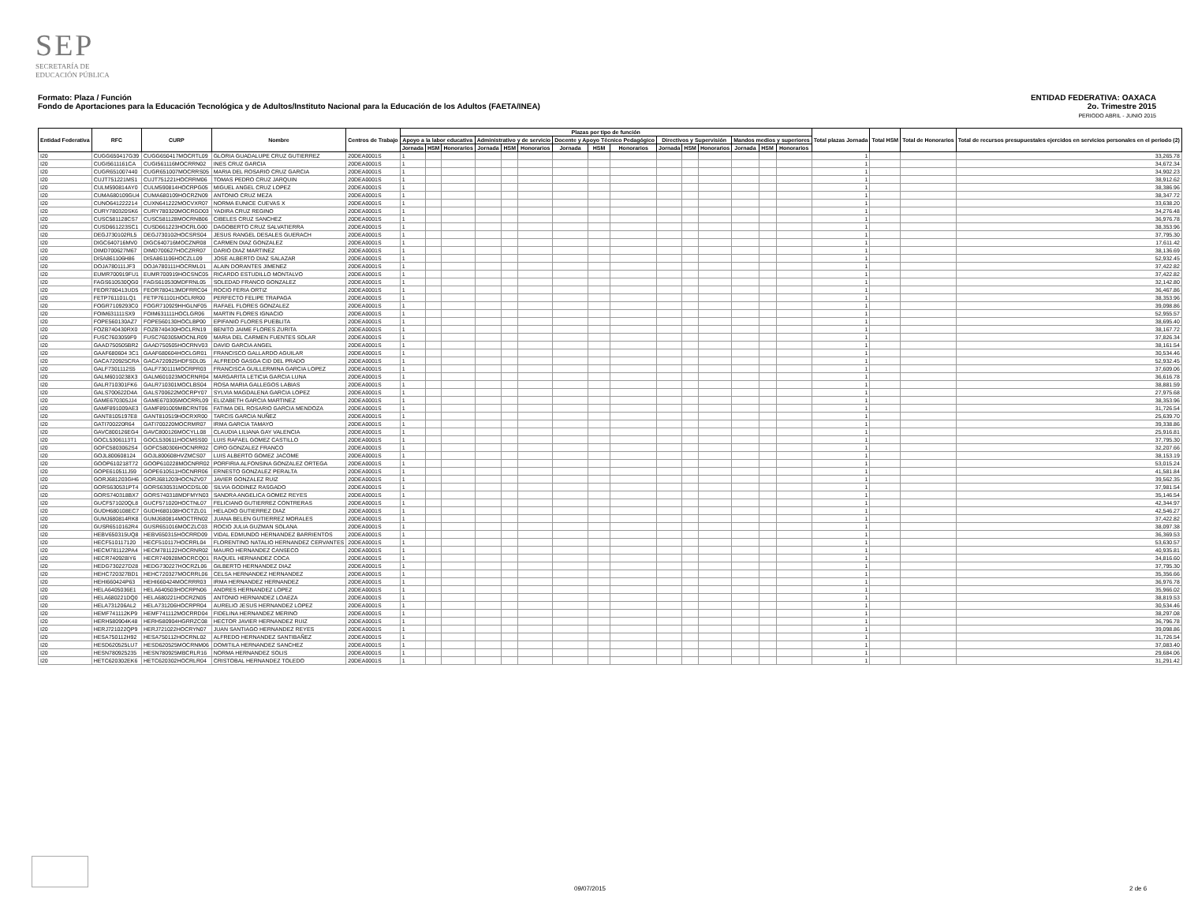SEP
SECRETARÍA DE
EDUCACIÓN PÚBLICA
ENTIDAD FEDERATIVA: OAXACA
2o. Trimestre 2015
PERIODO ABRIL - JUNIO 2015
Formato: Plaza / Función
Fondo de Aportaciones para la Educación Tecnológica y de Adultos/Instituto Nacional para la Educación de los Adultos (FAETA/INEA)
| Entidad Federativa | RFC | CURP | Nombre | Centros de Trabajo | Plazas por tipo de función | | | | | | | | | | | | | | | Total plazas Jornada | Total HSM | Total de Honorarios | Total de recursos presupuestales ejercidos en servicios personales en el periodo (2) |
| --- | --- | --- | --- | --- | --- | --- | --- | --- | --- | --- | --- | --- | --- | --- | --- | --- | --- | --- | --- | --- | --- | --- | --- |
| | | | | | Apoyo a la labor educativa | | | Administrativo y de servicio | | | Docente y Apoyo Técnico Pedagógico | | | Directivos y Supervisión | | | Mandos medios y superiores | | | | | | |
| | | | | | Jornada | HSM | Honorarios | Jornada | HSM | Honorarios | Jornada | HSM | Honorarios | Jornada | HSM | Honorarios | Jornada | HSM | Honorarios | | | | |
| I20 | CUGG650417G39 | CUGG650417MOCRTL09 | GLORIA GUADALUPE CRUZ GUTIERREZ | 20DEA0001S | 1 | | | | | | | | | | | | | | | 1 | | | 33,265.78 |
| I20 | CUGI5611161CA | CUGI561116MOCRRN02 | INES CRUZ GARCIA | 20DEA0001S | 1 | | | | | | | | | | | | | | | 1 | | | 34,672.34 |
| I20 | CUGR651007440 | CUGR651007MOCRRS05 | MARIA DEL ROSARIO CRUZ GARCIA | 20DEA0001S | 1 | | | | | | | | | | | | | | | 1 | | | 34,902.23 |
| I20 | CUJT751221MS1 | CUJT751221HOCRRM06 | TOMAS PEDRO CRUZ JARQUIN | 20DEA0001S | 1 | | | | | | | | | | | | | | | 1 | | | 38,912.62 |
| I20 | CULM590814AY0 | CULM590814HOCRPG05 | MIGUEL ANGEL CRUZ LOPEZ | 20DEA0001S | 1 | | | | | | | | | | | | | | | 1 | | | 38,386.96 |
| I20 | CUMA680109GU4 | CUMA680109HOCRZN09 | ANTONIO CRUZ MEZA | 20DEA0001S | 1 | | | | | | | | | | | | | | | 1 | | | 38,347.72 |
| I20 | CUNO641222214 | CUXN641222MOCVXR07 | NORMA EUNICE CUEVAS X | 20DEA0001S | 1 | | | | | | | | | | | | | | | 1 | | | 33,638.20 |
| I20 | CURY780320SK6 | CURY780320MOCRGD03 | YADIRA CRUZ REGINO | 20DEA0001S | 1 | | | | | | | | | | | | | | | 1 | | | 34,276.48 |
| I20 | CUSC581128CS7 | CUSC581128MOCRNB06 | CIBELES CRUZ SANCHEZ | 20DEA0001S | 1 | | | | | | | | | | | | | | | 1 | | | 36,976.78 |
| I20 | CUSD661223SC1 | CUSD661223HOCRLG00 | DAGOBERTO CRUZ SALVATIERRA | 20DEA0001S | 1 | | | | | | | | | | | | | | | 1 | | | 38,353.96 |
| I20 | DEGJ730102RL5 | DEGJ730102HOCSRS04 | JESUS RANGEL DESALES GUERACH | 20DEA0001S | 1 | | | | | | | | | | | | | | | 1 | | | 37,795.30 |
| I20 | DIGC640716MV0 | DIGC640716MOCZNR08 | CARMEN DIAZ GONZALEZ | 20DEA0001S | 1 | | | | | | | | | | | | | | | 1 | | | 17,611.42 |
| I20 | DIMD700627M67 | DIMD700627HOCZRR07 | DARIO DIAZ MARTINEZ | 20DEA0001S | 1 | | | | | | | | | | | | | | | 1 | | | 38,136.69 |
| I20 | DISA861106H86 | DISA861106HOCZLL09 | JOSE ALBERTO DIAZ SALAZAR | 20DEA0001S | 1 | | | | | | | | | | | | | | | 1 | | | 52,932.45 |
| I20 | DOJA780111JF3 | DOJA780111HOCRML01 | ALAIN DORANTES JIMENEZ | 20DEA0001S | 1 | | | | | | | | | | | | | | | 1 | | | 37,422.82 |
| I20 | EUMR700919FU1 | EUMR700919HOCSNC05 | RICARDO ESTUDILLO MONTALVO | 20DEA0001S | 1 | | | | | | | | | | | | | | | 1 | | | 37,422.82 |
| I20 | FAGS610530QG0 | FAGS610530MDFRNL05 | SOLEDAD FRANCO GONZALEZ | 20DEA0001S | 1 | | | | | | | | | | | | | | | 1 | | | 32,142.80 |
| I20 | FEOR780413UD5 | FEOR780413MDFRRC04 | ROCIO FERIA ORTIZ | 20DEA0001S | 1 | | | | | | | | | | | | | | | 1 | | | 36,467.86 |
| I20 | FETP761101LQ1 | FETP761101HOCLRR00 | PERFECTO FELIPE TRAPAGA | 20DEA0001S | 1 | | | | | | | | | | | | | | | 1 | | | 38,353.96 |
| I20 | FOGR7109293C0 | FOGR710929HHGLNF05 | RAFAEL FLORES GONZALEZ | 20DEA0001S | 1 | | | | | | | | | | | | | | | 1 | | | 39,098.86 |
| I20 | FOIM631111SX9 | FOIM631111HOCLGR06 | MARTIN FLORES IGNACIO | 20DEA0001S | 1 | | | | | | | | | | | | | | | 1 | | | 52,955.57 |
| I20 | FOPE560130AZ7 | FOPE560130HOCLBP00 | EPIFANIO FLORES PUEBLITA | 20DEA0001S | 1 | | | | | | | | | | | | | | | 1 | | | 38,695.40 |
| I20 | FOZB740430RX0 | FOZB740430HOCLRN19 | BENITO JAIME FLORES ZURITA | 20DEA0001S | 1 | | | | | | | | | | | | | | | 1 | | | 38,167.72 |
| I20 | FUSC7603059F9 | FUSC760305MOCNLR09 | MARIA DEL CARMEN FUENTES SOLAR | 20DEA0001S | 1 | | | | | | | | | | | | | | | 1 | | | 37,826.34 |
| I20 | GAAD750505BR2 | GAAD750505HOCRNV03 | DAVID GARCIA ANGEL | 20DEA0001S | 1 | | | | | | | | | | | | | | | 1 | | | 38,161.54 |
| I20 | GAAF680604 3C1 | GAAF680604HOCLGR01 | FRANCISCO GALLARDO AGUILAR | 20DEA0001S | 1 | | | | | | | | | | | | | | | 1 | | | 30,534.46 |
| I20 | GACA720925CRA | GACA720925HDFSDL05 | ALFREDO GASGA CID DEL PRADO | 20DEA0001S | 1 | | | | | | | | | | | | | | | 1 | | | 52,932.45 |
| I20 | GALF7301112S5 | GALF730111MOCRPR03 | FRANCISCA GUILLERMINA GARCIA LOPEZ | 20DEA0001S | 1 | | | | | | | | | | | | | | | 1 | | | 37,609.06 |
| I20 | GALM6010238X3 | GALM601023MOCRNR04 | MARGARITA LETICIA GARCIA LUNA | 20DEA0001S | 1 | | | | | | | | | | | | | | | 1 | | | 36,616.78 |
| I20 | GALR710301FK6 | GALR710301MOCLBS04 | ROSA MARIA GALLEGOS LABIAS | 20DEA0001S | 1 | | | | | | | | | | | | | | | 1 | | | 38,881.59 |
| I20 | GALS700622D4A | GALS700622MOCRPY07 | SYLVIA MAGDALENA GARCIA LOPEZ | 20DEA0001S | 1 | | | | | | | | | | | | | | | 1 | | | 27,975.68 |
| I20 | GAME670305JJ4 | GAME670305MOCRRL09 | ELIZABETH GARCIA MARTINEZ | 20DEA0001S | 1 | | | | | | | | | | | | | | | 1 | | | 38,353.96 |
| I20 | GAMF891009AE3 | GAMF891009MBCRNT06 | FATIMA DEL ROSARIO GARCIA MENDOZA | 20DEA0001S | 1 | | | | | | | | | | | | | | | 1 | | | 31,726.54 |
| I20 | GANT8105197E8 | GANT810519HOCRXR00 | TARCIS GARCIA NUÑEZ | 20DEA0001S | 1 | | | | | | | | | | | | | | | 1 | | | 25,639.70 |
| I20 | GATI700220R64 | GATI700220MOCRMR07 | IRMA GARCIA TAMAYO | 20DEA0001S | 1 | | | | | | | | | | | | | | | 1 | | | 39,338.86 |
| I20 | GAVC800126EG4 | GAVC800126MOCYLL08 | CLAUDIA LILIANA GAY VALENCIA | 20DEA0001S | 1 | | | | | | | | | | | | | | | 1 | | | 25,916.81 |
| I20 | GOCL5306113T1 | GOCL530611HOCMSS00 | LUIS RAFAEL GOMEZ CASTILLO | 20DEA0001S | 1 | | | | | | | | | | | | | | | 1 | | | 37,795.30 |
| I20 | GOFC5803062S4 | GOFC580306HOCNRR02 | CIRO GONZALEZ FRANCO | 20DEA0001S | 1 | | | | | | | | | | | | | | | 1 | | | 32,207.66 |
| I20 | GOJL800608124 | GOJL800608HVZMCS07 | LUIS ALBERTO GOMEZ JACOME | 20DEA0001S | 1 | | | | | | | | | | | | | | | 1 | | | 38,153.19 |
| I20 | GOOP610218T72 | GOOP610228MOCNRR02 | PORFIRIA ALFONSINA GONZALEZ ORTEGA | 20DEA0001S | 1 | | | | | | | | | | | | | | | 1 | | | 53,015.24 |
| I20 | GOPE610511J59 | GOPE610511HOCNRR06 | ERNESTO GONZALEZ PERALTA | 20DEA0001S | 1 | | | | | | | | | | | | | | | 1 | | | 41,581.84 |
| I20 | GORJ681203GH6 | GORJ681203HOCNZV07 | JAVIER GONZALEZ RUIZ | 20DEA0001S | 1 | | | | | | | | | | | | | | | 1 | | | 39,562.35 |
| I20 | GORS630531PT4 | GORS630531MOCDSL00 | SILVIA GODINEZ RASGADO | 20DEA0001S | 1 | | | | | | | | | | | | | | | 1 | | | 37,981.54 |
| I20 | GORS740318BX7 | GORS740318MDFMYN03 | SANDRA ANGELICA GOMEZ REYES | 20DEA0001S | 1 | | | | | | | | | | | | | | | 1 | | | 35,146.54 |
| I20 | GUCF571020QL8 | GUCF571020HOCTNL07 | FELICIANO GUTIERREZ CONTRERAS | 20DEA0001S | 1 | | | | | | | | | | | | | | | 1 | | | 42,344.97 |
| I20 | GUDH680108EC7 | GUDH680108HOCTZL01 | HELADIO GUTIERREZ DIAZ | 20DEA0001S | 1 | | | | | | | | | | | | | | | 1 | | | 42,546.27 |
| I20 | GUMJ680814RK8 | GUMJ680814MOCTRN02 | JUANA BELEN GUTIERREZ MORALES | 20DEA0001S | 1 | | | | | | | | | | | | | | | 1 | | | 37,422.82 |
| I20 | GUSR6510162R4 | GUSR651016MOCZLC03 | ROCIO JULIA GUZMAN SOLANA | 20DEA0001S | 1 | | | | | | | | | | | | | | | 1 | | | 38,097.38 |
| I20 | HEBV650315UQ8 | HEBV650315HOCRRD09 | VIDAL EDMUNDO HERNANDEZ BARRIENTOS | 20DEA0001S | 1 | | | | | | | | | | | | | | | 1 | | | 36,369.53 |
| I20 | HECF510117120 | HECF510117HOCRRL04 | FLORENTINO NATALIO HERNANDEZ CERVANTES | 20DEA0001S | 1 | | | | | | | | | | | | | | | 1 | | | 53,630.57 |
| I20 | HECM781122PA4 | HECM781122HOCRNR02 | MAURO HERNANDEZ CANSECO | 20DEA0001S | 1 | | | | | | | | | | | | | | | 1 | | | 40,935.81 |
| I20 | HECR740928IY6 | HECR740928MOCRCQ01 | RAQUEL HERNANDEZ COCA | 20DEA0001S | 1 | | | | | | | | | | | | | | | 1 | | | 34,816.60 |
| I20 | HEDG730227D28 | HEDG730227HOCRZL06 | GILBERTO HERNANDEZ DIAZ | 20DEA0001S | 1 | | | | | | | | | | | | | | | 1 | | | 37,795.30 |
| I20 | HEHC720327BD1 | HEHC720327MOCRRL06 | CELSA HERNANDEZ HERNANDEZ | 20DEA0001S | 1 | | | | | | | | | | | | | | | 1 | | | 35,356.66 |
| I20 | HEHI660424P63 | HEHI660424MOCRRR03 | IRMA HERNANDEZ HERNANDEZ | 20DEA0001S | 1 | | | | | | | | | | | | | | | 1 | | | 36,976.78 |
| I20 | HELA6405036E1 | HELA640503HOCRPN06 | ANDRES HERNANDEZ LOPEZ | 20DEA0001S | 1 | | | | | | | | | | | | | | | 1 | | | 35,966.02 |
| I20 | HELA680221DQ0 | HELA680221HOCRZN05 | ANTONIO HERNANDEZ LOAEZA | 20DEA0001S | 1 | | | | | | | | | | | | | | | 1 | | | 38,819.53 |
| I20 | HELA731206AL2 | HELA731206HOCRPR04 | AURELIO JESUS HERNANDEZ LOPEZ | 20DEA0001S | 1 | | | | | | | | | | | | | | | 1 | | | 30,534.46 |
| I20 | HEMF741112KP9 | HEMF741112MOCRRD04 | FIDELINA HERNANDEZ MERINO | 20DEA0001S | 1 | | | | | | | | | | | | | | | 1 | | | 38,297.08 |
| I20 | HERH580904K48 | HERH580904HGRRZC08 | HECTOR JAVIER HERNANDEZ RUIZ | 20DEA0001S | 1 | | | | | | | | | | | | | | | 1 | | | 36,796.78 |
| I20 | HERJ721022QP9 | HERJ721022HOCRYN07 | JUAN SANTIAGO HERNANDEZ REYES | 20DEA0001S | 1 | | | | | | | | | | | | | | | 1 | | | 39,098.86 |
| I20 | HESA750112H92 | HESA750112HOCRNL02 | ALFREDO HERNANDEZ SANTIBAÑEZ | 20DEA0001S | 1 | | | | | | | | | | | | | | | 1 | | | 31,726.54 |
| I20 | HESD620525LU7 | HESD620525MOCRNM06 | DOMITILA HERNANDEZ SANCHEZ | 20DEA0001S | 1 | | | | | | | | | | | | | | | 1 | | | 37,083.40 |
| I20 | HESN780925235 | HESN780925MBCRLR16 | NORMA HERNANDEZ SOLIS | 20DEA0001S | 1 | | | | | | | | | | | | | | | 1 | | | 29,684.06 |
| I20 | HETC620302EK6 | HETC620302HOCRLR04 | CRISTOBAL HERNANDEZ TOLEDO | 20DEA0001S | 1 | | | | | | | | | | | | | | | 1 | | | 31,291.42 |
09/07/2015 2 de 6